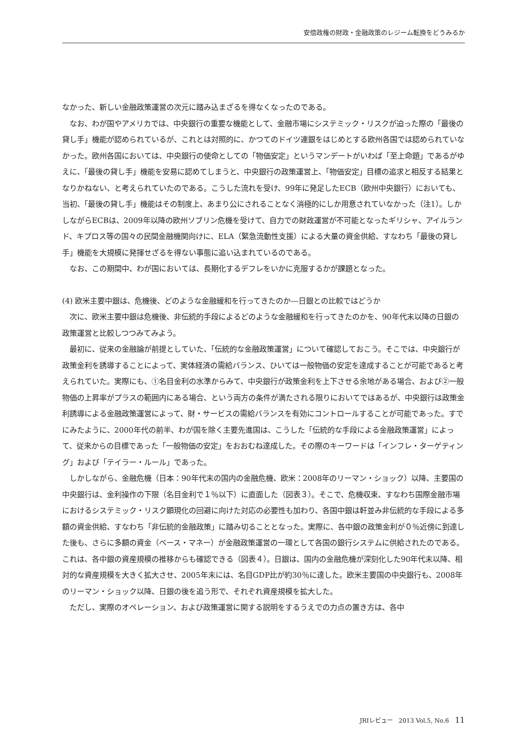安倍政権の財政・金融政策のレジーム転換をどうみるか
なかった、新しい金融政策運営の次元に踏み込まざるを得なくなったのである。
なお、わが国やアメリカでは、中央銀行の重要な機能として、金融市場にシステミック・リスクが迫った際の「最後の貸し手」機能が認められているが、これとは対照的に、かつてのドイツ連銀をはじめとする欧州各国では認められていなかった。欧州各国においては、中央銀行の使命としての「物価安定」というマンデートがいわば「至上命題」であるがゆえに、「最後の貸し手」機能を安易に認めてしまうと、中央銀行の政策運営上、「物価安定」目標の追求と相反する結果となりかねない、と考えられていたのである。こうした流れを受け、99年に発足したECB（欧州中央銀行）においても、当初、「最後の貸し手」機能はその制度上、あまり公にされることなく消極的にしか用意されていなかった（注1）。しかしながらECBは、2009年以降の欧州ソブリン危機を受けて、自力での財政運営が不可能となったギリシャ、アイルランド、キプロス等の国々の民間金融機関向けに、ELA（緊急流動性支援）による大量の資金供給、すなわち「最後の貸し手」機能を大規模に発揮せざるを得ない事態に追い込まれているのである。
なお、この期間中、わが国においては、長期化するデフレをいかに克服するかが課題となった。
(4) 欧米主要中銀は、危機後、どのような金融緩和を行ってきたのか―日銀との比較ではどうか
次に、欧米主要中銀は危機後、非伝統的手段によるどのような金融緩和を行ってきたのかを、90年代末以降の日銀の政策運営と比較しつつみてみよう。
最初に、従来の金融論が前提としていた、「伝統的な金融政策運営」について確認しておこう。そこでは、中央銀行が政策金利を誘導することによって、実体経済の需給バランス、ひいては一般物価の安定を達成することが可能であると考えられていた。実際にも、①名目金利の水準からみて、中央銀行が政策金利を上下させる余地がある場合、および②一般物価の上昇率がプラスの範囲内にある場合、という両方の条件が満たされる限りにおいてではあるが、中央銀行は政策金利誘導による金融政策運営によって、財・サービスの需給バランスを有効にコントロールすることが可能であった。すでにみたように、2000年代の前半、わが国を除く主要先進国は、こうした「伝統的な手段による金融政策運営」によって、従来からの目標であった「一般物価の安定」をおおむね達成した。その際のキーワードは「インフレ・ターゲティング」および「テイラー・ルール」であった。
しかしながら、金融危機（日本：90年代末の国内の金融危機、欧米：2008年のリーマン・ショック）以降、主要国の中央銀行は、金利操作の下限（名目金利で１％以下）に直面した（図表３）。そこで、危機収束、すなわち国際金融市場におけるシステミック・リスク顕現化の回避に向けた対応の必要性も加わり、各国中銀は軒並み非伝統的な手段による多額の資金供給、すなわち「非伝統的金融政策」に踏み切ることとなった。実際に、各中銀の政策金利が０％近傍に到達した後も、さらに多額の資金（ベース・マネー）が金融政策運営の一環として各国の銀行システムに供給されたのである。これは、各中銀の資産規模の推移からも確認できる（図表４）。日銀は、国内の金融危機が深刻化した90年代末以降、相対的な資産規模を大きく拡大させ、2005年末には、名目GDP比が約30％に達した。欧米主要国の中央銀行も、2008年のリーマン・ショック以降、日銀の後を追う形で、それぞれ資産規模を拡大した。
ただし、実際のオペレーション、および政策運営に関する説明をするうえでの力点の置き方は、各中
JRIレビュー　2013 Vol.5, No.6 11